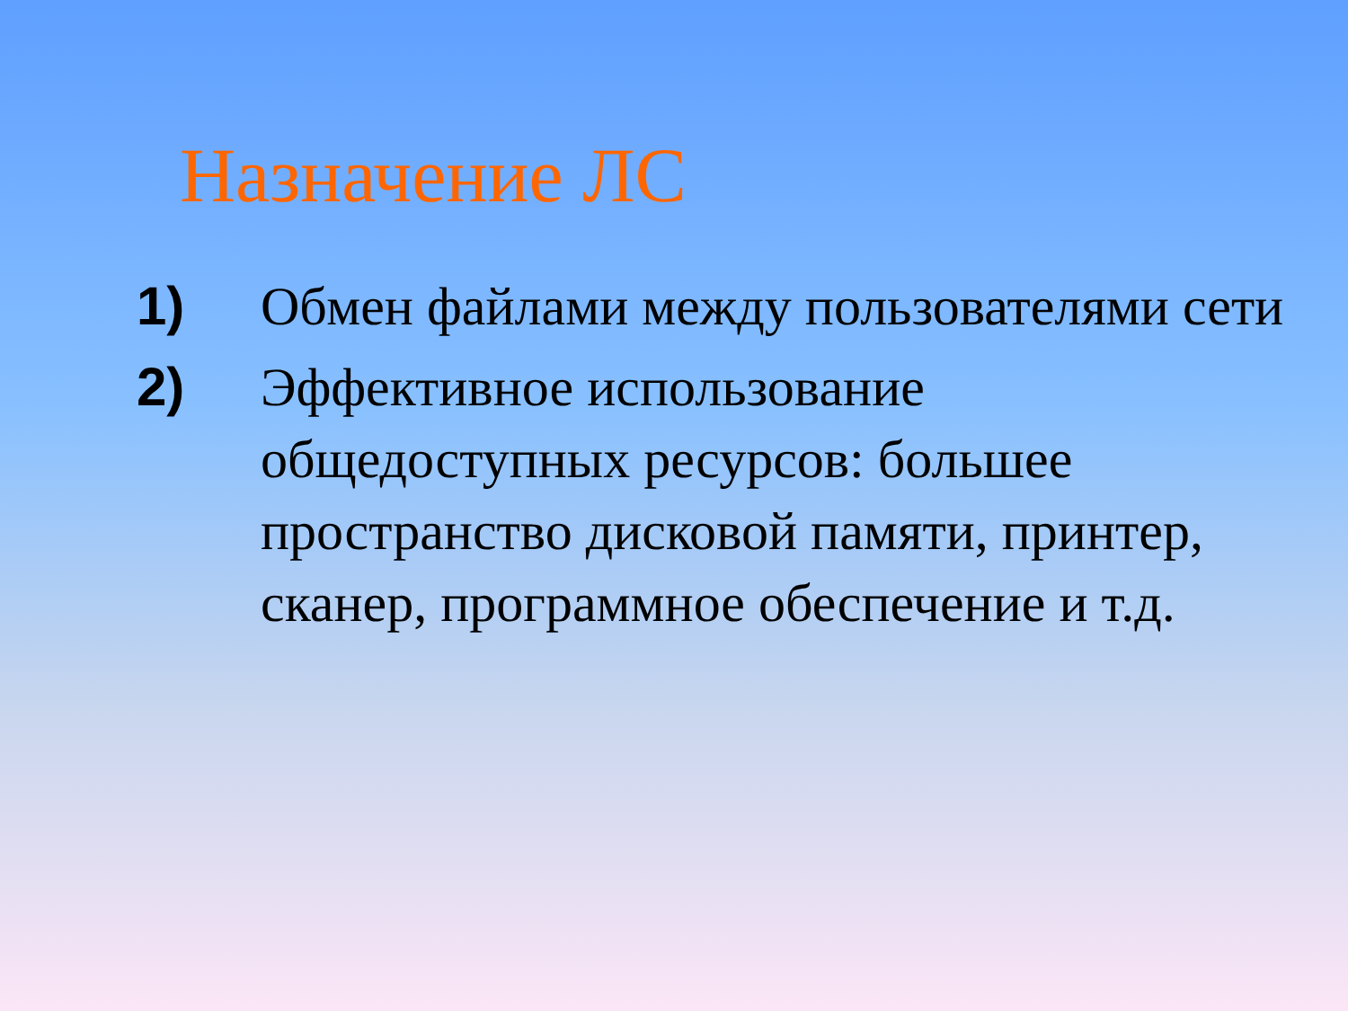Назначение ЛС
1) Обмен файлами между пользователями сети
2) Эффективное использование общедоступных ресурсов: большее пространство дисковой памяти, принтер, сканер, программное обеспечение и т.д.